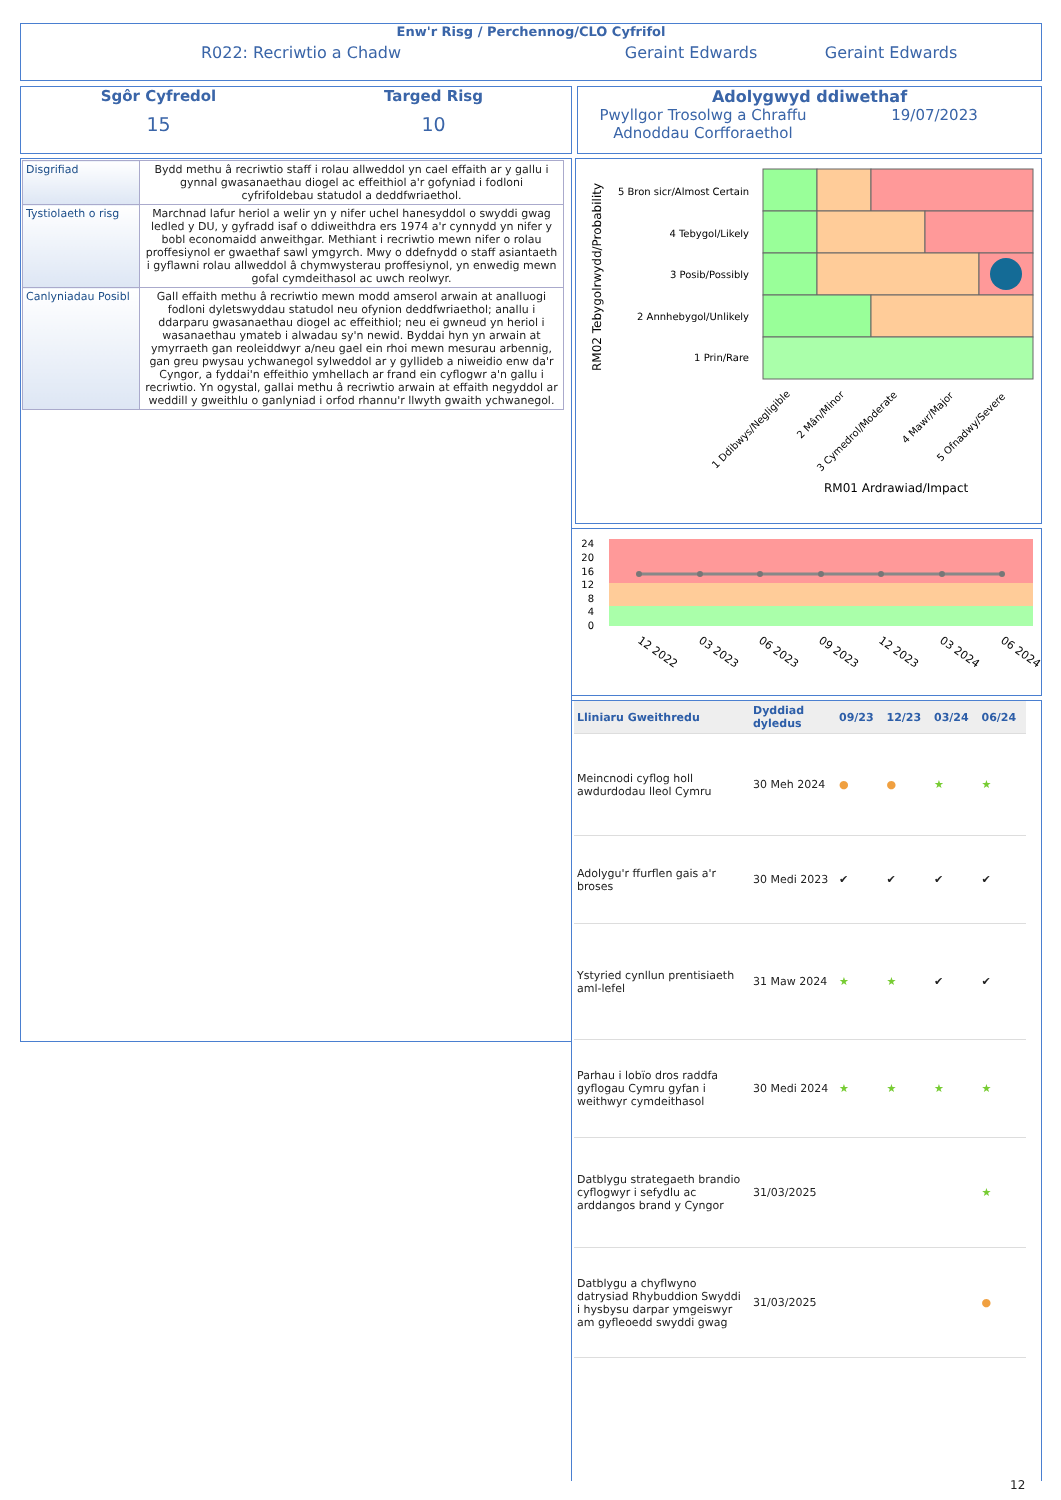Enw'r Risg / Perchennog/CLO Cyfrifol
R022: Recriwtio a Chadw Geraint Edwards Geraint Edwards
Sgôr Cyfredol
15
Targed Risg
10
Adolygwyd ddiwethaf
Pwyllgor Trosolwg a Chraffu Adnoddau Corfforaethol 19/07/2023
| Disgrifiad | Bydd methu â recriwtio staff i rolau allweddol yn cael effaith ar y gallu i gynnal gwasanaethau diogel ac effeithiol a'r gofyniad i fodloni cyfrifoldebau statudol a deddfwriaethol. |
| Tystiolaeth o risg | Marchnad lafur heriol a welir yn y nifer uchel hanesyddol o swyddi gwag ledled y DU, y gyfradd isaf o ddiweithdra ers 1974 a'r cynnydd yn nifer y bobl economaidd anweithgar. Methiant i recriwtio mewn nifer o rolau proffesiynol er gwaethaf sawl ymgyrch. Mwy o ddefnydd o staff asiantaeth i gyflawni rolau allweddol â chymwysterau proffesiynol, yn enwedig mewn gofal cymdeithasol ac uwch reolwyr. |
| Canlyniadau Posibl | Gall effaith methu â recriwtio mewn modd amserol arwain at analluogi fodloni dyletswyddau statudol neu ofynion deddfwriaethol; anallu i ddarparu gwasanaethau diogel ac effeithiol; neu ei gwneud yn heriol i wasanaethau ymateb i alwadau sy'n newid. Byddai hyn yn arwain at ymyrraeth gan reoleiddwyr a/neu gael ein rhoi mewn mesurau arbennig, gan greu pwysau ychwanegol sylweddol ar y gyllideb a niweidio enw da'r Cyngor, a fyddai'n effeithio ymhellach ar frand ein cyflogwr a'n gallu i recriwtio. Yn ogystal, gallai methu â recriwtio arwain at effaith negyddol ar weddill y gweithlu o ganlyniad i orfod rhannu'r llwyth gwaith ychwanegol. |
RM02 Tebygolrwydd/Probability
5 Bron sicr/Almost Certain
4 Tebygol/Likely
3 Posib/Possibly
2 Annhebygol/Unlikely
1 Prin/Rare
1 Ddibwys/Negligible
2 Mân/Minor
3 Cymedrol/Moderate
4 Mawr/Major
5 Ofnadwy/Severe
RM01 Ardrawiad/Impact
24
20
16
12
8
4
0
12 2022
03 2023
06 2023
09 2023
12 2023
03 2024
06 2024
| Lliniaru Gweithredu | Dyddiad dyledus | 09/23 | 12/23 | 03/24 | 06/24 |
| --- | --- | --- | --- | --- | --- |
| Meincnodi cyflog holl awdurdodau lleol Cymru | 30 Meh 2024 | ● | ● | ★ | ★ |
| Adolygu'r ffurflen gais a'r broses | 30 Medi 2023 | ✔ | ✔ | ✔ | ✔ |
| Ystyried cynllun prentisiaeth aml-lefel | 31 Maw 2024 | ★ | ★ | ✔ | ✔ |
| Parhau i lobïo dros raddfa gyflogau Cymru gyfan i weithwyr cymdeithasol | 30 Medi 2024 | ★ | ★ | ★ | ★ |
| Datblygu strategaeth brandio cyflogwyr i sefydlu ac arddangos brand y Cyngor | 31/03/2025 | | | | ★ |
| Datblygu a chyflwyno datrysiad Rhybuddion Swyddi i hysbysu darpar ymgeiswyr am gyfleoedd swyddi gwag | 31/03/2025 | | | | ● |
12